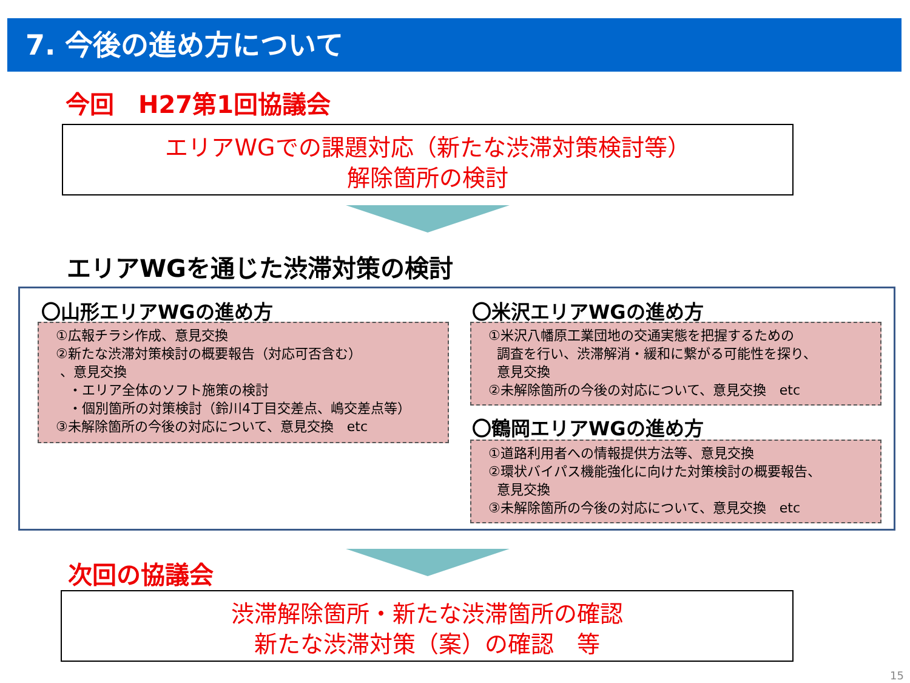7. 今後の進め方について
今回　H27第1回協議会
エリアWGでの課題対応（新たな渋滞対策検討等）
解除箇所の検討
エリアWGを通じた渋滞対策の検討
〇山形エリアWGの進め方
①広報チラシ作成、意見交換
②新たな渋滞対策検討の概要報告（対応可否含む）
、意見交換
・エリア全体のソフト施策の検討
・個別箇所の対策検討（鈴川4丁目交差点、嶋交差点等）
③未解除箇所の今後の対応について、意見交換　etc
〇米沢エリアWGの進め方
①米沢八幡原工業団地の交通実態を把握するための
調査を行い、渋滞解消・緩和に繋がる可能性を探り、
意見交換
②未解除箇所の今後の対応について、意見交換　etc
〇鶴岡エリアWGの進め方
①道路利用者への情報提供方法等、意見交換
②環状バイパス機能強化に向けた対策検討の概要報告、
意見交換
③未解除箇所の今後の対応について、意見交換　etc
次回の協議会
渋滞解除箇所・新たな渋滞箇所の確認
新たな渋滞対策（案）の確認　等
15